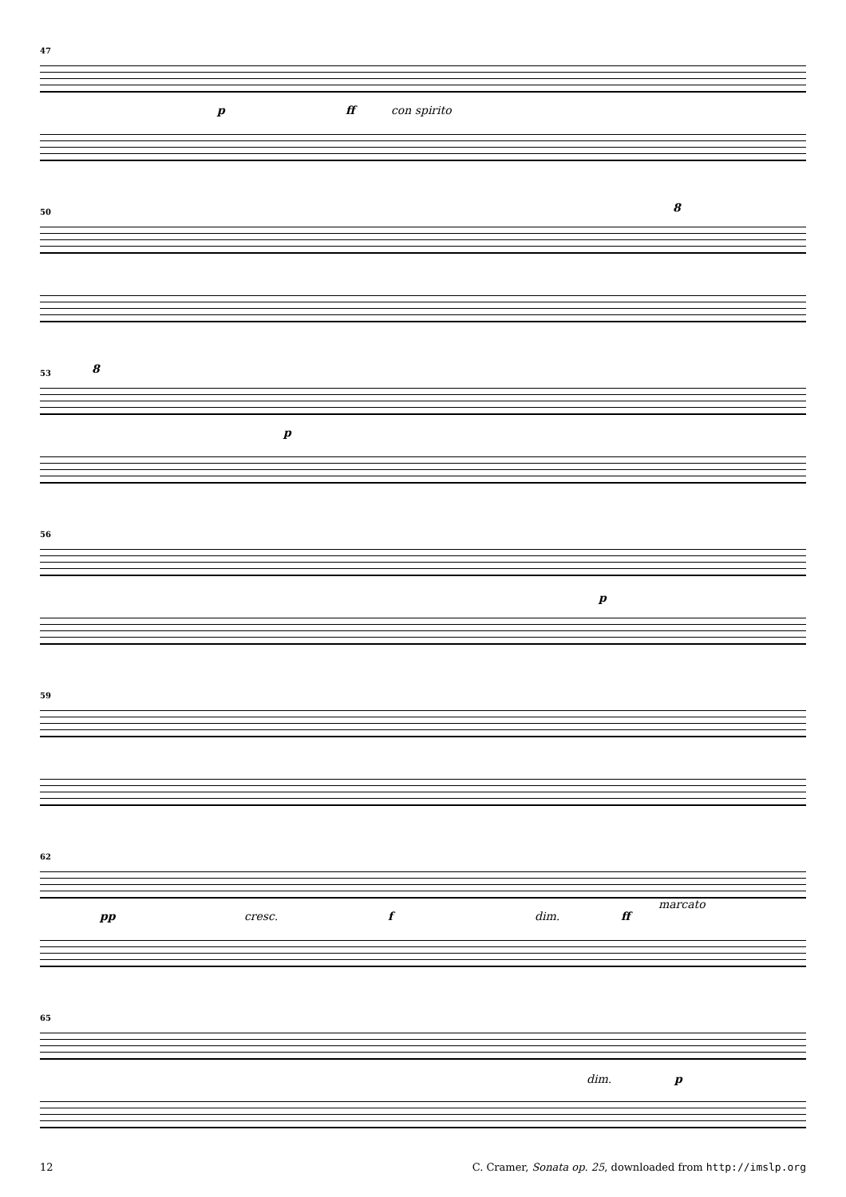47
p ff con spirito
50 8
53 8
p
56
p
59
62
pp cresc. f dim. ff
marcato
65
dim. p
12 C. Cramer, Sonata op. 25, downloaded from http://imslp.org